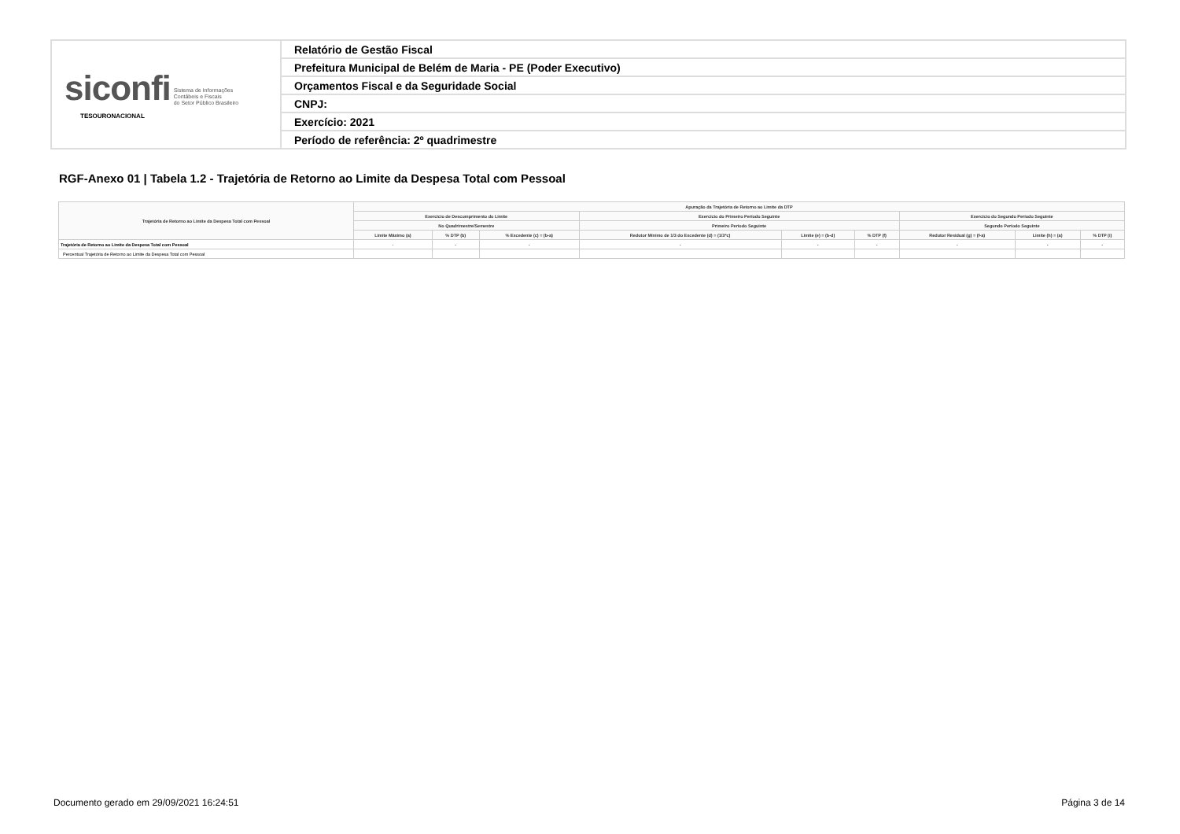| siconfi Sistema de Informações Contábeis e Fiscais do Setor Público Brasileiro TESOURONACIONAL | Relatório de Gestão Fiscal |
| | Prefeitura Municipal de Belém de Maria - PE (Poder Executivo) |
| | Orçamentos Fiscal e da Seguridade Social |
| | CNPJ: |
| | Exercício: 2021 |
| | Período de referência: 2º quadrimestre |
RGF-Anexo 01 | Tabela 1.2 - Trajetória de Retorno ao Limite da Despesa Total com Pessoal
| Trajetória de Retorno ao Limite da Despesa Total com Pessoal | Apuração da Trajetória de Retorno ao Limite da DTP | | | | | | | | |
| --- | --- | --- | --- | --- | --- | --- | --- | --- | --- |
| | Exercício de Descumprimento do Limite | | | Exercício do Primeiro Período Seguinte | | | Exercício do Segundo Período Seguinte | | |
| | No Quadrimestre/Semestre | | | Primeiro Período Seguinte | | | Segundo Período Seguinte | | |
| | Limite Máximo (a) | % DTP (b) | % Excedente (c) = (b-a) | Redutor Mínimo de 1/3 do Excedente (d) = (1/3*c) | Limite (e) = (b-d) | % DTP (f) | Redutor Residual (g) = (f-a) | Limite (h) = (a) | % DTP (i) |
| Trajetória de Retorno ao Limite da Despesa Total com Pessoal | - | - | - | - | - | - | - | - | - |
| Percentual Trajetória de Retorno ao Limite da Despesa Total com Pessoal | | | | | | | | | |
Documento gerado em 29/09/2021 16:24:51
Página 3 de 14